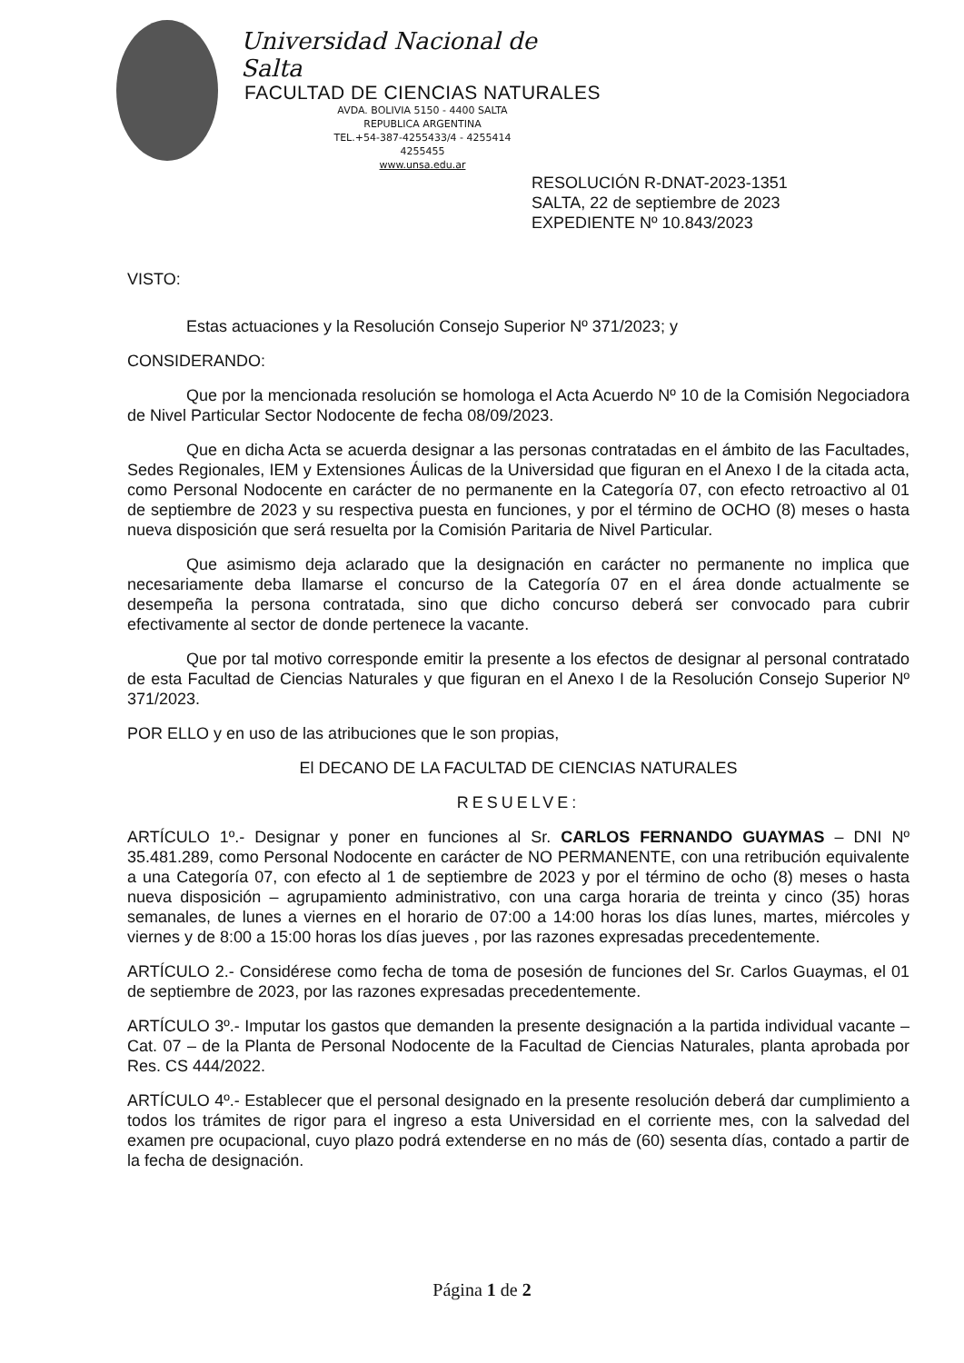Universidad Nacional de Salta
FACULTAD DE CIENCIAS NATURALES
AVDA. BOLIVIA 5150 - 4400 SALTA
REPUBLICA ARGENTINA
TEL.+54-387-4255433/4 - 4255414
4255455
www.unsa.edu.ar
RESOLUCIÓN R-DNAT-2023-1351
SALTA, 22 de septiembre de 2023
EXPEDIENTE Nº 10.843/2023
VISTO:
Estas actuaciones y la Resolución Consejo Superior Nº 371/2023; y
CONSIDERANDO:
Que por la mencionada resolución se homologa el Acta Acuerdo Nº 10 de la Comisión Negociadora de Nivel Particular Sector Nodocente de fecha 08/09/2023.
Que en dicha Acta se acuerda designar a las personas contratadas en el ámbito de las Facultades, Sedes Regionales, IEM y Extensiones Áulicas de la Universidad que figuran en el Anexo I de la citada acta, como Personal Nodocente en carácter de no permanente en la Categoría 07, con efecto retroactivo al 01 de septiembre de 2023 y su respectiva puesta en funciones, y por el término de OCHO (8) meses o hasta nueva disposición que será resuelta por la Comisión Paritaria de Nivel Particular.
Que asimismo deja aclarado que la designación en carácter no permanente no implica que necesariamente deba llamarse el concurso de la Categoría 07 en el área donde actualmente se desempeña la persona contratada, sino que dicho concurso deberá ser convocado para cubrir efectivamente al sector de donde pertenece la vacante.
Que por tal motivo corresponde emitir la presente a los efectos de designar al personal contratado de esta Facultad de Ciencias Naturales y que figuran en el Anexo I de la Resolución Consejo Superior Nº 371/2023.
POR ELLO y en uso de las atribuciones que le son propias,
El DECANO DE LA FACULTAD DE CIENCIAS NATURALES
RESUELVE:
ARTÍCULO 1º.- Designar y poner en funciones al Sr. CARLOS FERNANDO GUAYMAS – DNI Nº 35.481.289, como Personal Nodocente en carácter de NO PERMANENTE, con una retribución equivalente a una Categoría 07, con efecto al 1 de septiembre de 2023 y por el término de ocho (8) meses o hasta nueva disposición – agrupamiento administrativo, con una carga horaria de treinta y cinco (35) horas semanales, de lunes a viernes en el horario de 07:00 a 14:00 horas los días lunes, martes, miércoles y viernes y de 8:00 a 15:00 horas los días jueves , por las razones expresadas precedentemente.
ARTÍCULO 2.- Considérese como fecha de toma de posesión de funciones del Sr. Carlos Guaymas, el 01 de septiembre de 2023, por las razones expresadas precedentemente.
ARTÍCULO 3º.- Imputar los gastos que demanden la presente designación a la partida individual vacante – Cat. 07 – de la Planta de Personal Nodocente de la Facultad de Ciencias Naturales, planta aprobada por Res. CS 444/2022.
ARTÍCULO 4º.- Establecer que el personal designado en la presente resolución deberá dar cumplimiento a todos los trámites de rigor para el ingreso a esta Universidad en el corriente mes, con la salvedad del examen pre ocupacional, cuyo plazo podrá extenderse en no más de (60) sesenta días, contado a partir de la fecha de designación.
Página 1 de 2